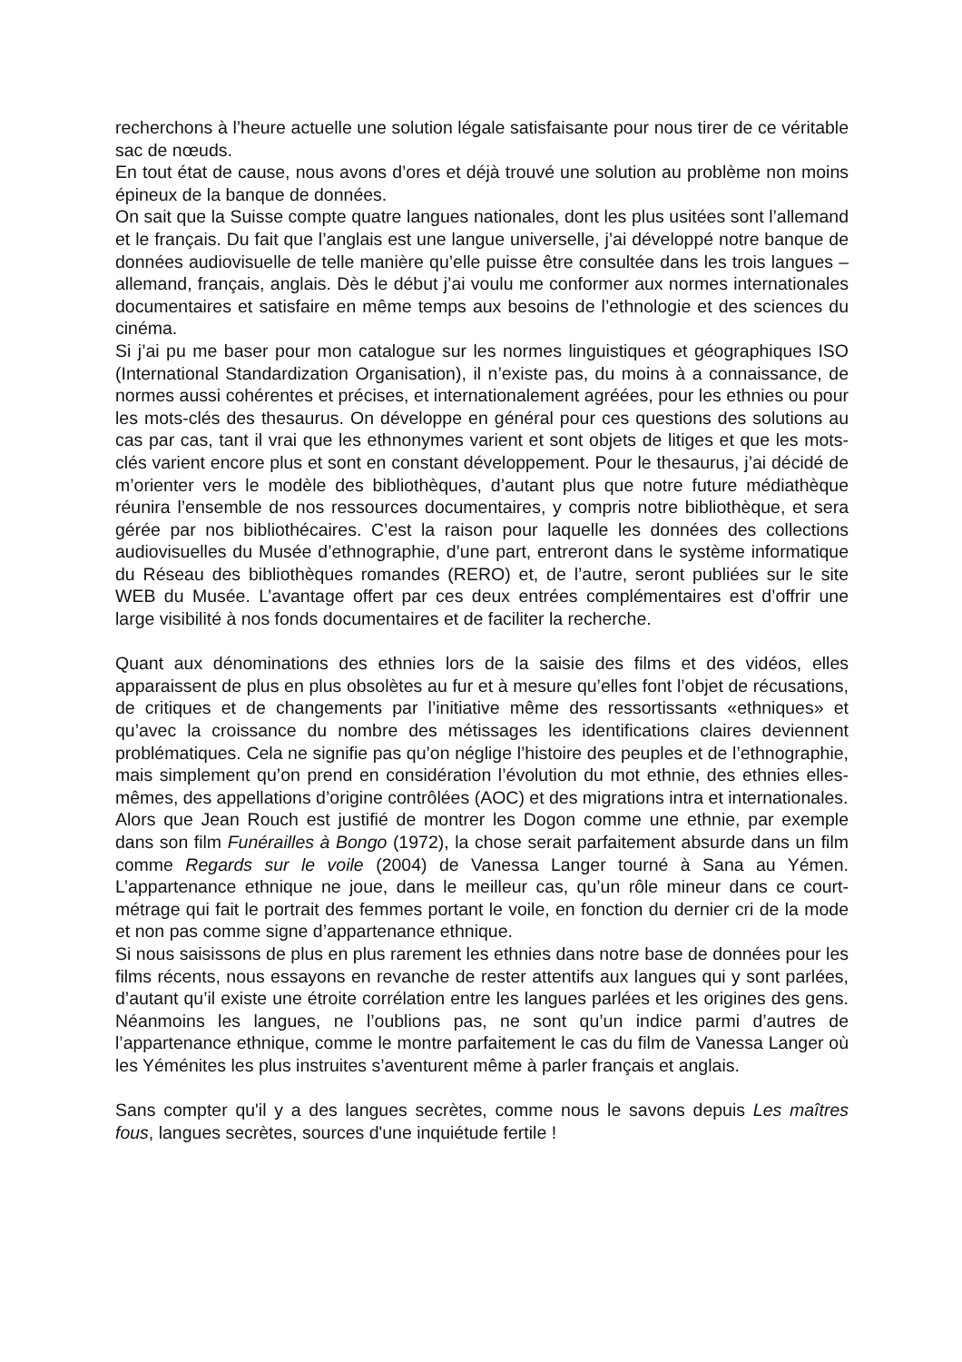recherchons à l’heure actuelle une solution légale satisfaisante pour nous tirer de ce véritable sac de nœuds.
En tout état de cause, nous avons d’ores et déjà trouvé une solution au problème non moins épineux de la banque de données.
On sait que la Suisse compte quatre langues nationales, dont les plus usitées sont l’allemand et le français. Du fait que l’anglais est une langue universelle, j’ai développé notre banque de données audiovisuelle de telle manière qu’elle puisse être consultée dans les trois langues – allemand, français, anglais. Dès le début j’ai voulu me conformer aux normes internationales documentaires et satisfaire en même temps aux besoins de l’ethnologie et des sciences du cinéma.
Si j’ai pu me baser pour mon catalogue sur les normes linguistiques et géographiques ISO (International Standardization Organisation), il n’existe pas, du moins à a connaissance, de normes aussi cohérentes et précises, et internationalement agréées, pour les ethnies ou pour les mots-clés des thesaurus. On développe en général pour ces questions des solutions au cas par cas, tant il vrai que les ethnonymes varient et sont objets de litiges et que les mots-clés varient encore plus et sont en constant développement. Pour le thesaurus, j’ai décidé de m’orienter vers le modèle des bibliothèques, d’autant plus que notre future médiathèque réunira l’ensemble de nos ressources documentaires, y compris notre bibliothèque, et sera gérée par nos bibliothécaires. C’est la raison pour laquelle les données des collections audiovisuelles du Musée d’ethnographie, d’une part, entreront dans le système informatique du Réseau des bibliothèques romandes (RERO) et, de l’autre, seront publiées sur le site WEB du Musée. L’avantage offert par ces deux entrées complémentaires est d’offrir une large visibilité à nos fonds documentaires et de faciliter la recherche.
Quant aux dénominations des ethnies lors de la saisie des films et des vidéos, elles apparaissent de plus en plus obsolètes au fur et à mesure qu’elles font l’objet de récusations, de critiques et de changements par l’initiative même des ressortissants «ethniques» et qu’avec la croissance du nombre des métissages les identifications claires deviennent problématiques. Cela ne signifie pas qu’on néglige l’histoire des peuples et de l’ethnographie, mais simplement qu’on prend en considération l’évolution du mot ethnie, des ethnies elles-mêmes, des appellations d’origine contrôlées (AOC) et des migrations intra et internationales.
Alors que Jean Rouch est justifié de montrer les Dogon comme une ethnie, par exemple dans son film Funérailles à Bongo (1972), la chose serait parfaitement absurde dans un film comme Regards sur le voile (2004) de Vanessa Langer tourné à Sana au Yémen. L’appartenance ethnique ne joue, dans le meilleur cas, qu’un rôle mineur dans ce court-métrage qui fait le portrait des femmes portant le voile, en fonction du dernier cri de la mode et non pas comme signe d’appartenance ethnique.
Si nous saisissons de plus en plus rarement les ethnies dans notre base de données pour les films récents, nous essayons en revanche de rester attentifs aux langues qui y sont parlées, d’autant qu’il existe une étroite corrélation entre les langues parlées et les origines des gens. Néanmoins les langues, ne l’oublions pas, ne sont qu’un indice parmi d’autres de l’appartenance ethnique, comme le montre parfaitement le cas du film de Vanessa Langer où les Yéménites les plus instruites s’aventurent même à parler français et anglais.
Sans compter qu'il y a des langues secrètes, comme nous le savons depuis Les maîtres fous, langues secrètes, sources d'une inquiétude fertile !